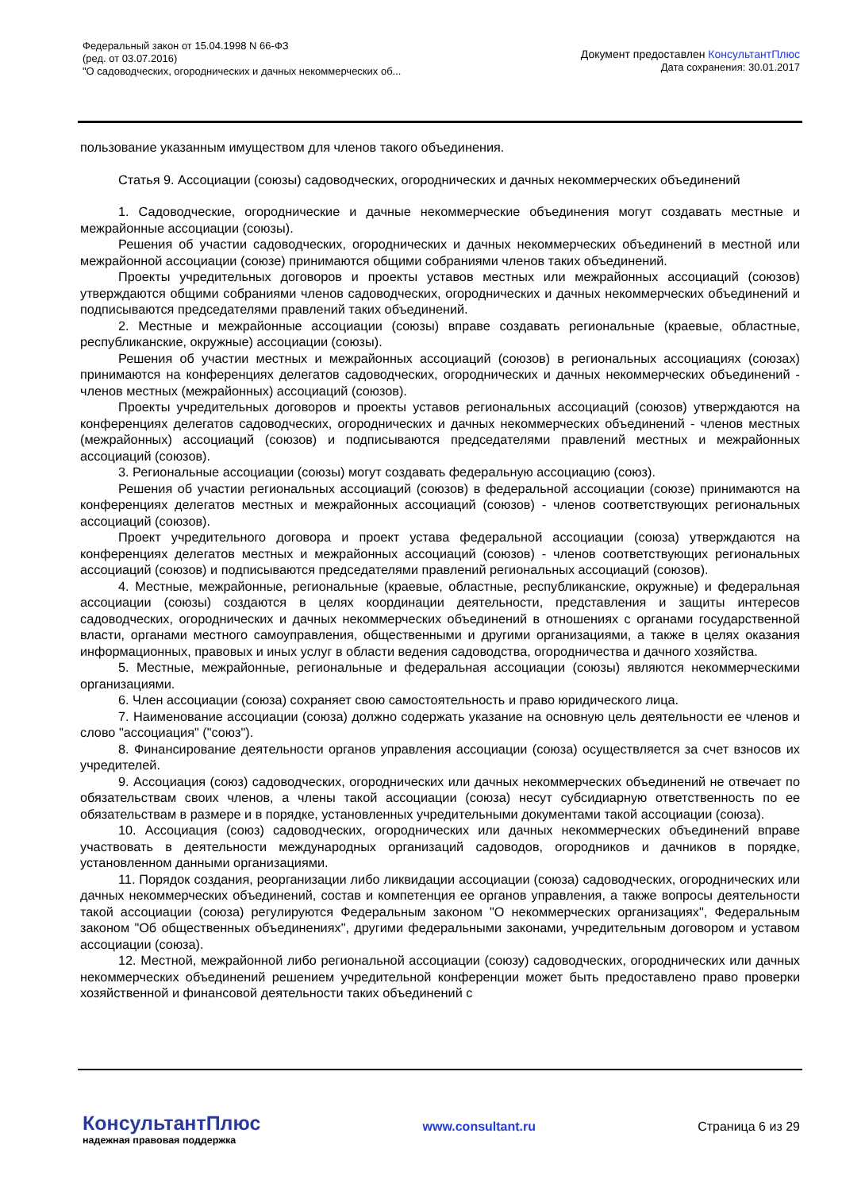Федеральный закон от 15.04.1998 N 66-ФЗ
(ред. от 03.07.2016)
"О садоводческих, огороднических и дачных некоммерческих об...
Документ предоставлен КонсультантПлюс
Дата сохранения: 30.01.2017
пользование указанным имуществом для членов такого объединения.
Статья 9. Ассоциации (союзы) садоводческих, огороднических и дачных некоммерческих объединений
1. Садоводческие, огороднические и дачные некоммерческие объединения могут создавать местные и межрайонные ассоциации (союзы).
Решения об участии садоводческих, огороднических и дачных некоммерческих объединений в местной или межрайонной ассоциации (союзе) принимаются общими собраниями членов таких объединений.
Проекты учредительных договоров и проекты уставов местных или межрайонных ассоциаций (союзов) утверждаются общими собраниями членов садоводческих, огороднических и дачных некоммерческих объединений и подписываются председателями правлений таких объединений.
2. Местные и межрайонные ассоциации (союзы) вправе создавать региональные (краевые, областные, республиканские, окружные) ассоциации (союзы).
Решения об участии местных и межрайонных ассоциаций (союзов) в региональных ассоциациях (союзах) принимаются на конференциях делегатов садоводческих, огороднических и дачных некоммерческих объединений - членов местных (межрайонных) ассоциаций (союзов).
Проекты учредительных договоров и проекты уставов региональных ассоциаций (союзов) утверждаются на конференциях делегатов садоводческих, огороднических и дачных некоммерческих объединений - членов местных (межрайонных) ассоциаций (союзов) и подписываются председателями правлений местных и межрайонных ассоциаций (союзов).
3. Региональные ассоциации (союзы) могут создавать федеральную ассоциацию (союз).
Решения об участии региональных ассоциаций (союзов) в федеральной ассоциации (союзе) принимаются на конференциях делегатов местных и межрайонных ассоциаций (союзов) - членов соответствующих региональных ассоциаций (союзов).
Проект учредительного договора и проект устава федеральной ассоциации (союза) утверждаются на конференциях делегатов местных и межрайонных ассоциаций (союзов) - членов соответствующих региональных ассоциаций (союзов) и подписываются председателями правлений региональных ассоциаций (союзов).
4. Местные, межрайонные, региональные (краевые, областные, республиканские, окружные) и федеральная ассоциации (союзы) создаются в целях координации деятельности, представления и защиты интересов садоводческих, огороднических и дачных некоммерческих объединений в отношениях с органами государственной власти, органами местного самоуправления, общественными и другими организациями, а также в целях оказания информационных, правовых и иных услуг в области ведения садоводства, огородничества и дачного хозяйства.
5. Местные, межрайонные, региональные и федеральная ассоциации (союзы) являются некоммерческими организациями.
6. Член ассоциации (союза) сохраняет свою самостоятельность и право юридического лица.
7. Наименование ассоциации (союза) должно содержать указание на основную цель деятельности ее членов и слово "ассоциация" ("союз").
8. Финансирование деятельности органов управления ассоциации (союза) осуществляется за счет взносов их учредителей.
9. Ассоциация (союз) садоводческих, огороднических или дачных некоммерческих объединений не отвечает по обязательствам своих членов, а члены такой ассоциации (союза) несут субсидиарную ответственность по ее обязательствам в размере и в порядке, установленных учредительными документами такой ассоциации (союза).
10. Ассоциация (союз) садоводческих, огороднических или дачных некоммерческих объединений вправе участвовать в деятельности международных организаций садоводов, огородников и дачников в порядке, установленном данными организациями.
11. Порядок создания, реорганизации либо ликвидации ассоциации (союза) садоводческих, огороднических или дачных некоммерческих объединений, состав и компетенция ее органов управления, а также вопросы деятельности такой ассоциации (союза) регулируются Федеральным законом "О некоммерческих организациях", Федеральным законом "Об общественных объединениях", другими федеральными законами, учредительным договором и уставом ассоциации (союза).
12. Местной, межрайонной либо региональной ассоциации (союзу) садоводческих, огороднических или дачных некоммерческих объединений решением учредительной конференции может быть предоставлено право проверки хозяйственной и финансовой деятельности таких объединений с
КонсультантПлюс
надежная правовая поддержка
www.consultant.ru Страница 6 из 29